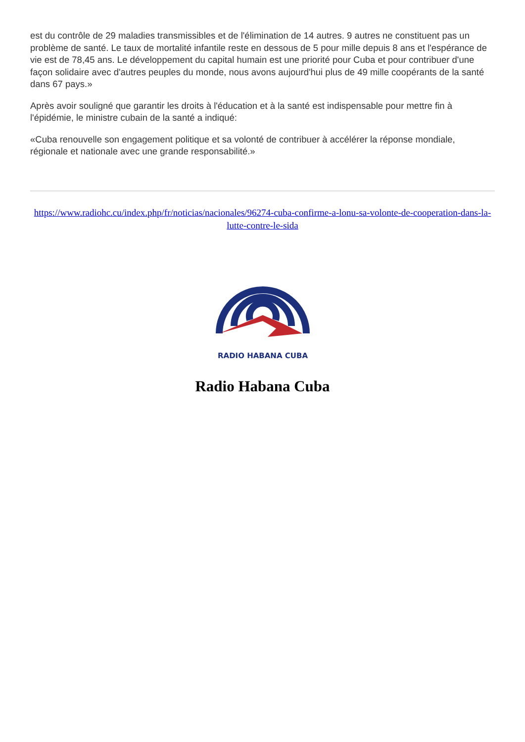est du contrôle de 29 maladies transmissibles et de l'élimination de 14 autres. 9 autres ne constituent pas un problème de santé. Le taux de mortalité infantile reste en dessous de 5 pour mille depuis 8 ans et l'espérance de vie est de 78,45 ans. Le développement du capital humain est une priorité pour Cuba et pour contribuer d'une façon solidaire avec d'autres peuples du monde, nous avons aujourd'hui plus de 49 mille coopérants de la santé dans 67 pays.»
Après avoir souligné que garantir les droits à l'éducation et à la santé est indispensable pour mettre fin à l'épidémie, le ministre cubain de la santé a indiqué:
«Cuba renouvelle son engagement politique et sa volonté de contribuer à accélérer la réponse mondiale, régionale et nationale avec une grande responsabilité.»
https://www.radiohc.cu/index.php/fr/noticias/nacionales/96274-cuba-confirme-a-lonu-sa-volonte-de-cooperation-dans-la-lutte-contre-le-sida
RADIO HABANA CUBA
Radio Habana Cuba